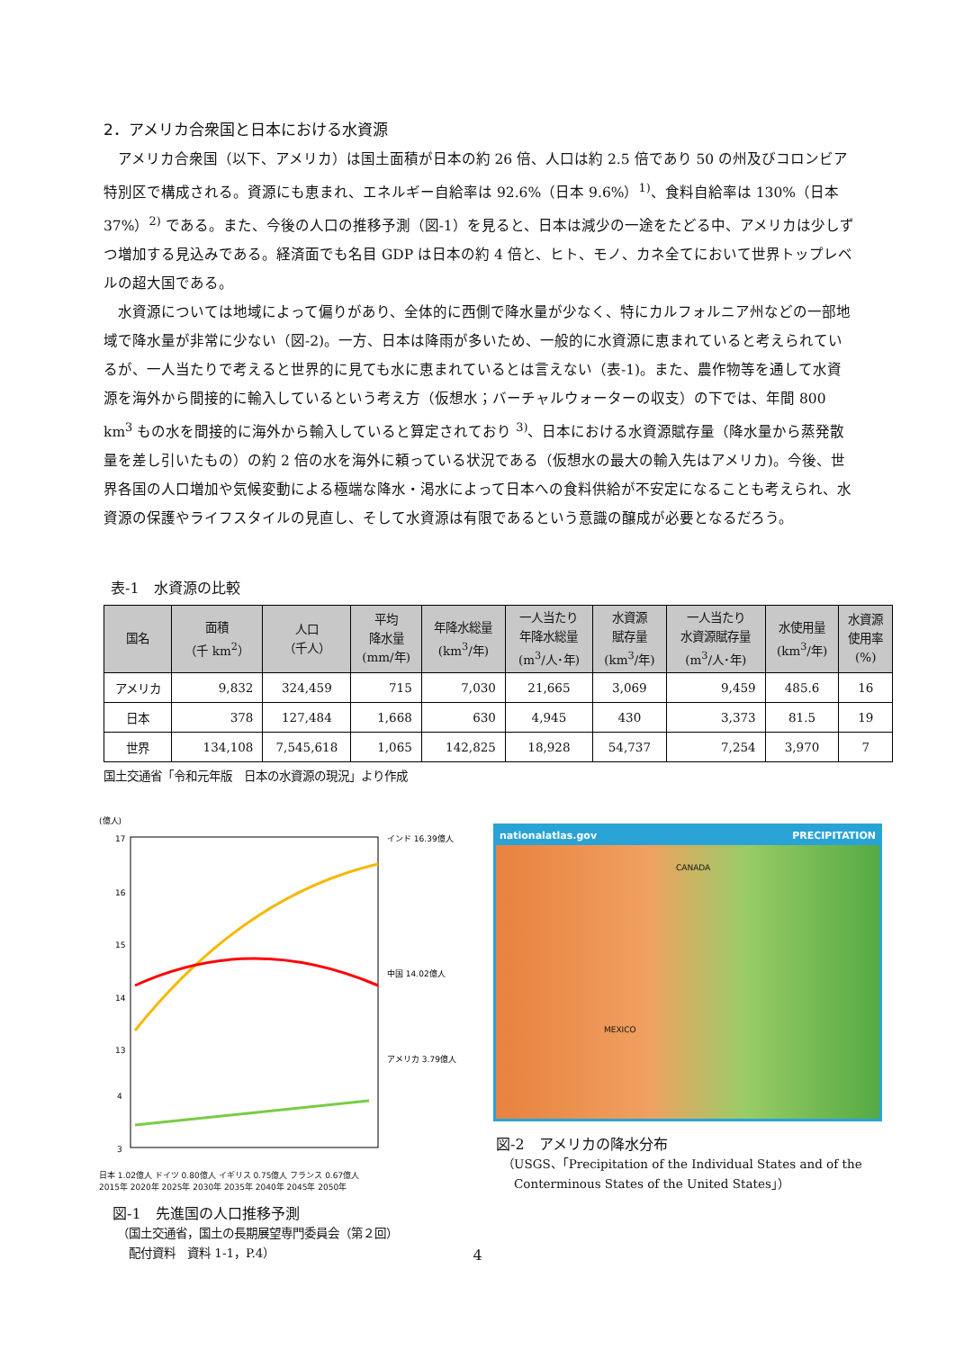2．アメリカ合衆国と日本における水資源
アメリカ合衆国（以下、アメリカ）は国土面積が日本の約 26 倍、人口は約 2.5 倍であり 50 の州及びコロンビア特別区で構成される。資源にも恵まれ、エネルギー自給率は 92.6%（日本 9.6%）<sup>1)</sup>、食料自給率は 130%（日本 37%）<sup>2)</sup> である。また、今後の人口の推移予測（図-1）を見ると、日本は減少の一途をたどる中、アメリカは少しずつ増加する見込みである。経済面でも名目 GDP は日本の約 4 倍と、ヒト、モノ、カネ全てにおいて世界トップレベルの超大国である。
水資源については地域によって偏りがあり、全体的に西側で降水量が少なく、特にカルフォルニア州などの一部地域で降水量が非常に少ない（図-2)。一方、日本は降雨が多いため、一般的に水資源に恵まれていると考えられているが、一人当たりで考えると世界的に見ても水に恵まれているとは言えない（表-1)。また、農作物等を通して水資源を海外から間接的に輸入しているという考え方（仮想水；バーチャルウォーターの収支）の下では、年間 800 km<sup>3</sup> もの水を間接的に海外から輸入していると算定されており <sup>3)</sup>、日本における水資源賦存量（降水量から蒸発散量を差し引いたもの）の約 2 倍の水を海外に頼っている状況である（仮想水の最大の輸入先はアメリカ)。今後、世界各国の人口増加や気候変動による極端な降水・渇水によって日本への食料供給が不安定になることも考えられ、水資源の保護やライフスタイルの見直し、そして水資源は有限であるという意識の醸成が必要となるだろう。
表-1　水資源の比較
| 国名 | 面積 （千 km<sup>2</sup>） | 人口 （千人） | 平均 降水量 (mm/年) | 年降水総量 (km<sup>3</sup>/年) | 一人当たり 年降水総量 (m<sup>3</sup>/人･年) | 水資源 賦存量 (km<sup>3</sup>/年) | 一人当たり 水資源賦存量 (m<sup>3</sup>/人･年) | 水使用量 (km<sup>3</sup>/年) | 水資源 使用率 (%) |
| --- | --- | --- | --- | --- | --- | --- | --- | --- | --- |
| アメリカ | 9,832 | 324,459 | 715 | 7,030 | 21,665 | 3,069 | 9,459 | 485.6 | 16 |
| 日本 | 378 | 127,484 | 1,668 | 630 | 4,945 | 430 | 3,373 | 81.5 | 19 |
| 世界 | 134,108 | 7,545,618 | 1,065 | 142,825 | 18,928 | 54,737 | 7,254 | 3,970 | 7 |
国土交通省「令和元年版　日本の水資源の現況」より作成
(億人)
17
16
15
14
13
4
3
インド 16.39億人
中国 14.02億人
アメリカ 3.79億人
日本 1.02億人 ドイツ 0.80億人 イギリス 0.75億人 フランス 0.67億人
2015年 2020年 2025年 2030年 2035年 2040年 2045年 2050年
図-1　先進国の人口推移予測
（国土交通省，国土の長期展望専門委員会（第２回）
　配付資料　資料 1-1，P.4）
nationalatlas.gov PRECIPITATION
CANADA
MEXICO
図-2　アメリカの降水分布
（USGS、｢Precipitation of the Individual States and of the
　Conterminous States of the United States｣）
4